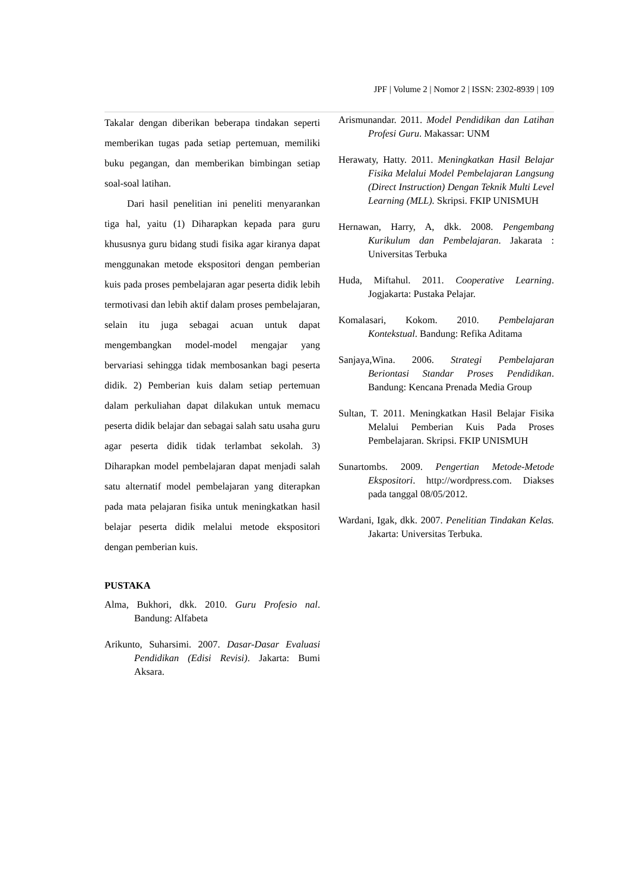JPF | Volume 2 | Nomor 2 | ISSN: 2302-8939 | 109
Takalar dengan diberikan beberapa tindakan seperti memberikan tugas pada setiap pertemuan, memiliki buku pegangan, dan memberikan bimbingan setiap soal-soal latihan.
Dari hasil penelitian ini peneliti menyarankan tiga hal, yaitu (1) Diharapkan kepada para guru khususnya guru bidang studi fisika agar kiranya dapat menggunakan metode ekspositori dengan pemberian kuis pada proses pembelajaran agar peserta didik lebih termotivasi dan lebih aktif dalam proses pembelajaran, selain itu juga sebagai acuan untuk dapat mengembangkan model-model mengajar yang bervariasi sehingga tidak membosankan bagi peserta didik. 2) Pemberian kuis dalam setiap pertemuan dalam perkuliahan dapat dilakukan untuk memacu peserta didik belajar dan sebagai salah satu usaha guru agar peserta didik tidak terlambat sekolah. 3) Diharapkan model pembelajaran dapat menjadi salah satu alternatif model pembelajaran yang diterapkan pada mata pelajaran fisika untuk meningkatkan hasil belajar peserta didik melalui metode ekspositori dengan pemberian kuis.
PUSTAKA
Alma, Bukhori, dkk. 2010. Guru Profesio nal. Bandung: Alfabeta
Arikunto, Suharsimi. 2007. Dasar-Dasar Evaluasi Pendidikan (Edisi Revisi). Jakarta: Bumi Aksara.
Arismunandar. 2011. Model Pendidikan dan Latihan Profesi Guru. Makassar: UNM
Herawaty, Hatty. 2011. Meningkatkan Hasil Belajar Fisika Melalui Model Pembelajaran Langsung (Direct Instruction) Dengan Teknik Multi Level Learning (MLL). Skripsi. FKIP UNISMUH
Hernawan, Harry, A, dkk. 2008. Pengembang Kurikulum dan Pembelajaran. Jakarata : Universitas Terbuka
Huda, Miftahul. 2011. Cooperative Learning. Jogjakarta: Pustaka Pelajar.
Komalasari, Kokom. 2010. Pembelajaran Kontekstual. Bandung: Refika Aditama
Sanjaya,Wina. 2006. Strategi Pembelajaran Beriontasi Standar Proses Pendidikan. Bandung: Kencana Prenada Media Group
Sultan, T. 2011. Meningkatkan Hasil Belajar Fisika Melalui Pemberian Kuis Pada Proses Pembelajaran. Skripsi. FKIP UNISMUH
Sunartombs. 2009. Pengertian Metode-Metode Ekspositori. http://wordpress.com. Diakses pada tanggal 08/05/2012.
Wardani, Igak, dkk. 2007. Penelitian Tindakan Kelas. Jakarta: Universitas Terbuka.